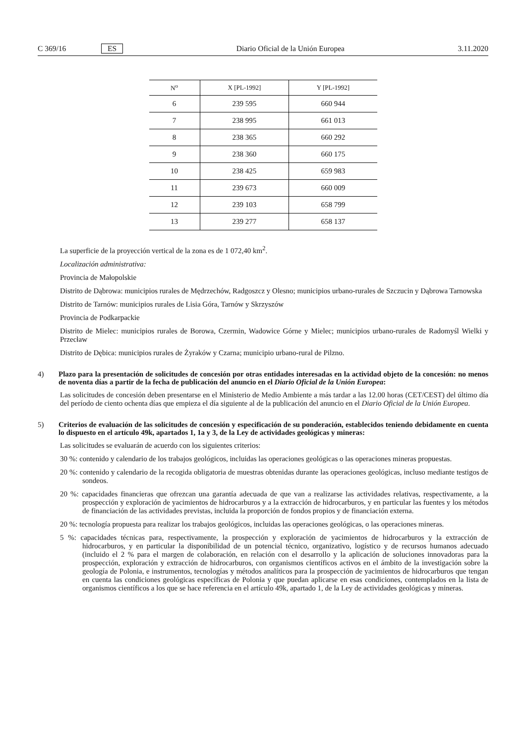C 369/16 ES Diario Oficial de la Unión Europea 3.11.2020
| N<sup>o</sup> | X [PL-1992] | Y [PL-1992] |
| --- | --- | --- |
| 6 | 239 595 | 660 944 |
| 7 | 238 995 | 661 013 |
| 8 | 238 365 | 660 292 |
| 9 | 238 360 | 660 175 |
| 10 | 238 425 | 659 983 |
| 11 | 239 673 | 660 009 |
| 12 | 239 103 | 658 799 |
| 13 | 239 277 | 658 137 |
La superficie de la proyección vertical de la zona es de 1 072,40 km<sup>2</sup>.
Localización administrativa:
Provincia de Małopolskie
Distrito de Dąbrowa: municipios rurales de Mędrzechów, Radgoszcz y Olesno; municipios urbano-rurales de Szczucin y Dąbrowa Tarnowska
Distrito de Tarnów: municipios rurales de Lisia Góra, Tarnów y Skrzyszów
Provincia de Podkarpackie
Distrito de Mielec: municipios rurales de Borowa, Czermin, Wadowice Górne y Mielec; municipios urbano-rurales de Radomyśl Wielki y Przecław
Distrito de Dębica: municipios rurales de Żyraków y Czarna; municipio urbano-rural de Pilzno.
4) Plazo para la presentación de solicitudes de concesión por otras entidades interesadas en la actividad objeto de la concesión: no menos de noventa días a partir de la fecha de publicación del anuncio en el Diario Oficial de la Unión Europea:
Las solicitudes de concesión deben presentarse en el Ministerio de Medio Ambiente a más tardar a las 12.00 horas (CET/CEST) del último día del período de ciento ochenta días que empieza el día siguiente al de la publicación del anuncio en el Diario Oficial de la Unión Europea.
5) Criterios de evaluación de las solicitudes de concesión y especificación de su ponderación, establecidos teniendo debidamente en cuenta lo dispuesto en el artículo 49k, apartados 1, 1a y 3, de la Ley de actividades geológicas y mineras:
Las solicitudes se evaluarán de acuerdo con los siguientes criterios:
30 %: contenido y calendario de los trabajos geológicos, incluidas las operaciones geológicas o las operaciones mineras propuestas.
20 %: contenido y calendario de la recogida obligatoria de muestras obtenidas durante las operaciones geológicas, incluso mediante testigos de sondeos.
20 %: capacidades financieras que ofrezcan una garantía adecuada de que van a realizarse las actividades relativas, respectivamente, a la prospección y exploración de yacimientos de hidrocarburos y a la extracción de hidrocarburos, y en particular las fuentes y los métodos de financiación de las actividades previstas, incluida la proporción de fondos propios y de financiación externa.
20 %: tecnología propuesta para realizar los trabajos geológicos, incluidas las operaciones geológicas, o las operaciones mineras.
5 %: capacidades técnicas para, respectivamente, la prospección y exploración de yacimientos de hidrocarburos y la extracción de hidrocarburos, y en particular la disponibilidad de un potencial técnico, organizativo, logístico y de recursos humanos adecuado (incluido el 2 % para el margen de colaboración, en relación con el desarrollo y la aplicación de soluciones innovadoras para la prospección, exploración y extracción de hidrocarburos, con organismos científicos activos en el ámbito de la investigación sobre la geología de Polonia, e instrumentos, tecnologías y métodos analíticos para la prospección de yacimientos de hidrocarburos que tengan en cuenta las condiciones geológicas específicas de Polonia y que puedan aplicarse en esas condiciones, contemplados en la lista de organismos científicos a los que se hace referencia en el artículo 49k, apartado 1, de la Ley de actividades geológicas y mineras.